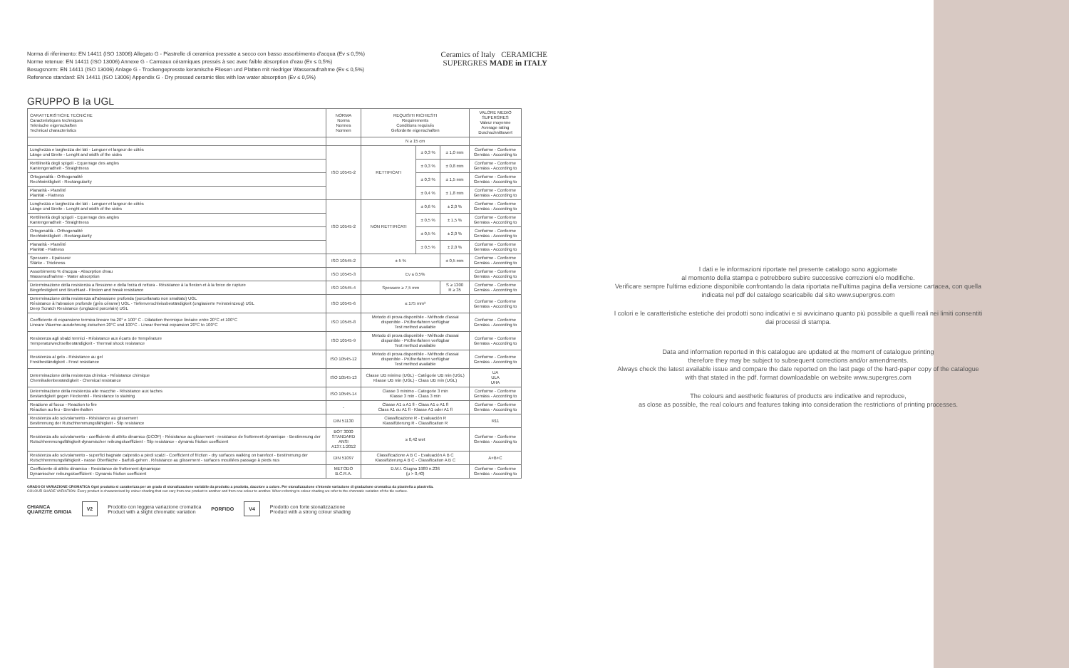Norma di riferimento: EN 14411 (ISO 13006) Allegato G - Piastrelle di ceramica pressate a secco con basso assorbimento d'acqua (Ev ≤ 0,5%)
Norme retenue: EN 14411 (ISO 13006) Annexe G - Carreaux céramiques pressés à sec avec faible absorption d'eau (Ev ≤ 0,5%)
Besugsnorm: EN 14411 (ISO 13006) Anlage G - Trockengepresste keramische Fliesen und Platten mit niedriger Wasseraufnahme (Ev ≤ 0,5%)
Reference standard: EN 14411 (ISO 13006) Appendix G - Dry pressed ceramic tiles with low water absorption (Ev ≤ 0,5%)
Ceramics of Italy CERAMICHE SUPERGRES MADE in ITALY
GRUPPO B Ia UGL
| CARATTERISTICHE TECNICHE Caracteristiques techniques Teknische eigenschaften Technical characteristics | NORMA Norms Normes Normen | REQUISITI RICHIESTI Requirements Conditions requisés Geforderte eigenschaften | | | VALORE MEDIO SUPERGRES Valeur moyenne Average rating Durchschnittswert |
| --- | --- | --- | --- | --- | --- |
| | | N ≥ 15 cm | | | |
| Lunghezza e larghezza dei lati - Longuer et largeur de côtés Länge und Breite - Lenght and width of the sides | ISO 10545-2 | RETTIFICATI | ± 0,3 % | ± 1,0 mm | Conforme - Conforme Gemäss - According to |
| Rettilineità degli spigoli - Equerrage des angles Kantengeradheit - Straightness | | | ± 0,3 % | ± 0,8 mm | Conforme - Conforme Gemäss - According to |
| Ortogonalità - Orthogonalité Rechtwinkligkeit - Rectangularity | | | ± 0,3 % | ± 1,5 mm | Conforme - Conforme Gemäss - According to |
| Planarità - Planéité Planität - Flatness | | | ± 0,4 % | ± 1,8 mm | Conforme - Conforme Gemäss - According to |
| Lunghezza e larghezza dei lati - Longuer et largeur de côtés Länge und Breite - Lenght and width of the sides | ISO 10545-2 | NON RETTIFICATI | ± 0,6 % | ± 2,0 % | Conforme - Conforme Gemäss - According to |
| Rettilineità degli spigoli - Equerrage des angles Kantengeradheit - Straightness | | | ± 0,5 % | ± 1,5 % | Conforme - Conforme Gemäss - According to |
| Ortogonalità - Orthogonalité Rechtwinkligkeit - Rectangularity | | | ± 0,5 % | ± 2,0 % | Conforme - Conforme Gemäss - According to |
| Planarità - Planéité Planität - Flatness | | | ± 0,5 % | ± 2,0 % | Conforme - Conforme Gemäss - According to |
| Spessore - Epaisseur Stärke - Thickness | ISO 10545-2 | ± 5 % | | ± 0,5 mm | Conforme - Conforme Gemäss - According to |
| Assorbimento % d'acqua - Absorption d'eau Wasseraufnahme - Water absorption | ISO 10545-3 | Ev ≤ 0,5% | | | Conforme - Conforme Gemäss - According to |
| Determinazione della resistenza a flessione e della forza di rottura - Résistance à la flexion et à la force de rupture Biegefestigkeit und Bruchlast - Flexion and break resistance | ISO 10545-4 | Spessore ≥ 7,5 mm | | S ≥ 1300 R ≥ 35 | Conforme - Conforme Gemäss - According to |
| Determinazione della resistenza all'abrasione profonda (porcellanato non smaltato) UGL Résistance à l'abrasion profonde (grès cérame) UGL - Tiefenverschleissbeständigkeit (unglasierte Feinsteinzeug) UGL Deep Scratch Resistance (unglazed porcelain) UGL | ISO 10545-6 | ≤ 175 mm³ | | | Conforme - Conforme Gemäss - According to |
| Coefficiente di espansione termica lineare tra 20° e 100° C - Dilatation thermique linéaire entre 20°C et 100°C Lineare Waerme-ausdehnung zwischen 20°C und 100°C - Linear thermal expansion 20°C to 100°C | ISO 10545-8 | Metodo di prova disponibile - Méthode d'assai disponible - Prüfverfahren verfügbar Test method available | | | Conforme - Conforme Gemäss - According to |
| Resistenza agli sbalzi termici - Résistance aux écarts de Température Temperaturwechselbeständigkeit - Thermal shock resistance | ISO 10545-9 | Metodo di prova disponibile - Méthode d'assai disponible - Prüfverfahren verfügbar Test method available | | | Conforme - Conforme Gemäss - According to |
| Resistenza al gelo - Résistance au gel Frostbeständigkeit - Frost resistance | ISO 10545-12 | Metodo di prova disponibile - Méthode d'assai disponible - Prüfverfahren verfügbar Test method available | | | Conforme - Conforme Gemäss - According to |
| Determinazione della resistenza chimica - Résistance chimique Chemikalienbeständigkeit - Chemical resistance | ISO 10545-13 | Classe UB minimo (UGL) - Catégorie UB min (UGL) Klasse UB min (UGL) - Class UB min (UGL) | | | UA ULA UHA |
| Determinazione della resistenza alle macchie - Résistance aux taches Bestandigkeit gegen Fleckenbil - Resistance to staining | ISO 10545-14 | Classe 3 minimo - Categorie 3 min Klasse 3 min - Class 3 min | | | Conforme - Conforme Gemäss - According to |
| Reazione al fuoco - Reaction to fire Réaction au feu - Brendverhalten | - | Classe A1 o A1 fl - Class A1 o A1 fl Class A1 ou A1 fl - Klasse A1 oder A1 fl | | | Conforme - Conforme Gemäss - According to |
| Resistenza allo scivolamento - Résistance au glissement Bestimmung der Rutschhemmungsfähigkeit - Slip resistance | DIN 51130 | Classificazione R - Evaluación R Klassifizierung R - Classification R | | | R11 |
| Resistenza allo scivolamento - coefficiente di attrito dinamico (DCOF) - Résistance au glissement - resistance de frottement dynamique - Bestimmung der Rutschhemmungsfähigkeit-dynamischer reibungskoeffizient - Slip resistance - dynamic friction coefficient | BOT 3000 STANDARD ANSI A137.1:2012 | ≥ 0,42 wet | | | Conforme - Conforme Gemäss - According to |
| Resistenza allo scivolamento - superfici bagnate calpestio a piedi scalzi - Coefficient of friction - dry surfaces walking on barefoot - Bestimmung der Rutschhemmungsfähigkeit - nasse Oberfläche - Barfuß-gehen . Résistance au glissement - surfaces mouillées passage à pieds nus | DIN 51097 | Classificazione A B C - Evaluación A B C Klassifizierung A B C - Classification A B C | | | A+B+C |
| Coefficiente di attrito dinamico - Resistance de frottement dynamique Dynamischer reibungskoeffizient - Dynamic friction coefficient | METODO B.C.R.A. | D.M.I. Giugno 1989 n.236 (μ > 0,40) | | | Conforme - Conforme Gemäss - According to |
GRADO DI VARIAZIONE CROMATICA Ogni prodotto si caratterizza per un grado di stonalizzazione variabile da prodotto a prodotto, dacolore a colore. Per stonalizzazione s'intende variazione di gradazione cromatica da piastrella a piastrella.
COLOUR SHADE VARIATION: Every product is characterised by colour-shading that can vary from one product to another and from one colour to another. When referring to colour-shading we refer to the chromatic variation of the tile surface.
CHIANCA
QUARZITE GRIGIA V2 Prodotto con leggera variazione cromatica
Product with a slight chromatic variation PORFIDO V4 Prodotto con forte stonalizzazione
Product with a strong colour shading
I dati e le informazioni riportate nel presente catalogo sono aggiornate
al momento della stampa e potrebbero subire successive correzioni e/o modifiche.
Verificare sempre l'ultima edizione disponibile confrontando la data riportata nell'ultima pagina della versione cartacea, con quella indicata nel pdf del catalogo scaricabile dal sito www.supergres.com
I colori e le caratteristiche estetiche dei prodotti sono indicativi e si avvicinano quanto più possibile a quelli reali nei limiti consentiti dai processi di stampa.
Data and information reported in this catalogue are updated at the moment of catalogue printing
therefore they may be subject to subsequent corrections and/or amendments.
Always check the latest available issue and compare the date reported on the last page of the hard-paper copy of the catalogue with that stated in the pdf. format downloadable on website www.supergres.com
The colours and aesthetic features of products are indicative and reproduce,
as close as possible, the real colours and features taking into consideration the restrictions of printing processes.